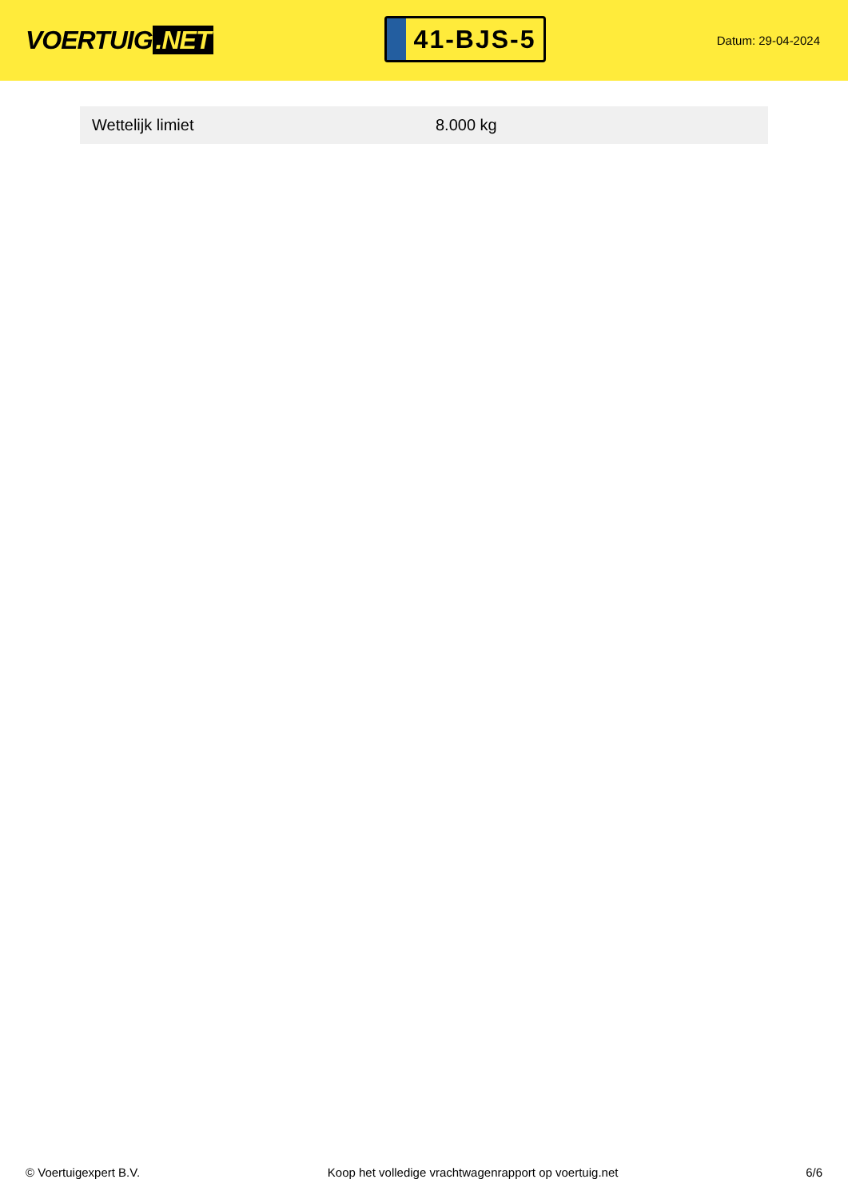VOERTUIG.NET
41-BJS-5
Datum: 29-04-2024
| Wettelijk limiet | 8.000 kg |
© Voertuigexpert B.V. Koop het volledige vrachtwagenrapport op voertuig.net 6/6